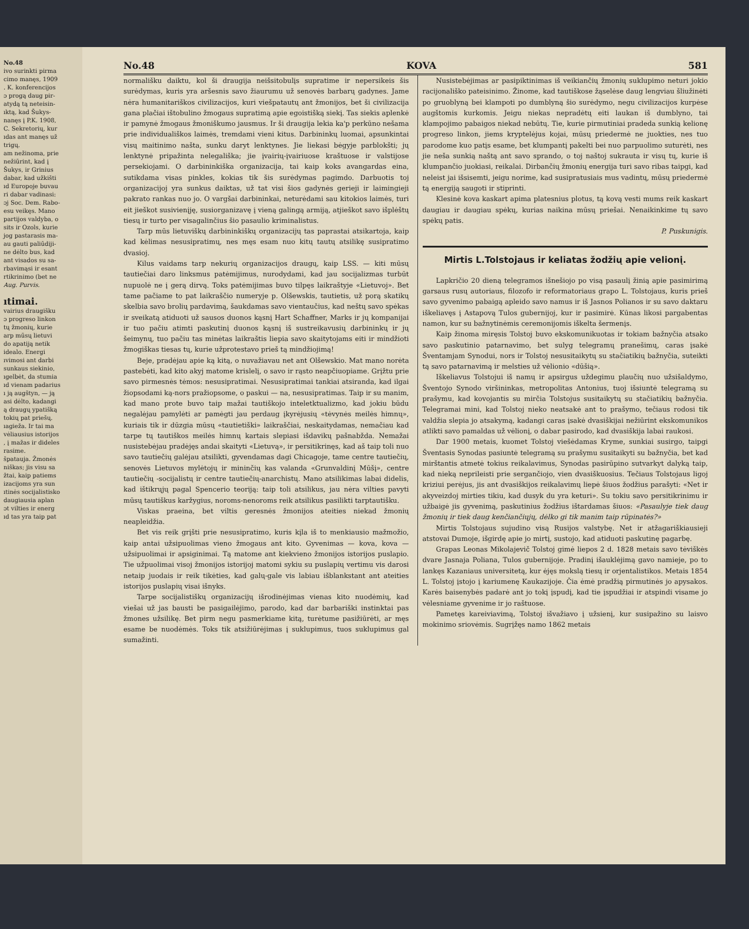No.48
ivo surinkti pirma
cimo manęs, 1909
. K. konferencijos
ɔ progą daug pir-
atydą tą neteisin-
ıktą, kad Šukys-
nanęs į P.K. 1908,
C. Sekretorių, kur
ıdas ant manęs už
trigų.
am nežinoma, prie
nežiūrint, kad į
Šukys, ir Grinius
dabar, kad užkišti
ıd Europoje buvau
ri dabar vadinasi:
ɔj Soc. Dem. Rabo-
esu veikęs. Mano
partijos valdyba, o
sits ir Ozols, kurie
jog pastarasis ma-
au gauti paliūdiji-
ne dėlto bus, kad
ant visados su sa-
rbavimąsi ir esant
rtikrinimo (bet ne
Aug. Purvis.
ıtimai.
vairius draugišku
ɔ progreso linkon
tų žmonių, kurie
arp mūsų lietuvi
do apatiją netik
idealo. Energi
ıvimosi ant darbi
sunkaus siekinio,
ıgelbėt, da stumia
ıd vienam padarius
ı ją augštyn, — ją
asi dėlto, kadangi
ą draugų ypatišką
tokių pat priešų.
ıagieža. Ir tai ma
vėliausius istorijos
, į mažas ir dideles
rasime.
špatauja. Žmonės
niškas; jis visu sa
žtai, kaip patiems
izacijoms yra sun
ıtinės socijalistisko
daugiausia aplan
ɔt vilties ir energ
ıd tas yra taip pat
No.48 KOVA 581
normališku daiktu, kol ši draugija neišsitobulįs supratime ir nepersikeis šis surėdymas, kuris yra aršesnis savo žiaurumu už senovės barbarų gadynes. Jame nėra humanitariškos civilizacijos, kuri viešpatautų ant žmonijos, bet ši civilizacija gana plačiai ištobulino žmogaus supratimą apie egoistišką siekį. Tas siekis aplenkė ir pamynė žmogaus žmoniškumo jausmus. Ir ši draugija lekia ka'p perkūno nešama prie individuališkos laimės, tremdami vieni kitus. Darbininkų luomai, apsunkintai visų maitinimo našta, sunku daryt lenktynes. Jie liekasi bėgyje parblokšti; jų lenktynė pripažinta nelegališka; jie įvairių-įvairiuose kraštuose ir valstijose persekiojami. O darbininkiška organizacija, tai kaip koks avangardas eina, sutikdama visas pinkles, kokias tik šis surėdymas pagimdo. Darbuotis toj organizacijoj yra sunkus daiktas, už tat visi šios gadynės gerieji ir laimingieji pakrato rankas nuo jo. O vargšai darbininkai, neturėdami sau kitokios laimės, turi eit jieškot susivienįję, susiorganizavę į vieną galingą armiją, atjieškot savo išplėštų tiesų ir turto per visagalinčius šio pasaulio kriminalistus.
Tarp mūs lietuviškų darbininkiškų organizacijų tas paprastai atsikartoja, kaip kad kėlimas nesusipratimų, nes męs esam nuo kitų tautų atsilikę susipratimo dvasioj.
Kilus vaidams tarp nekurių organizacijos draugų, kaip LSS. — kiti mūsų tautiečiai daro linksmus patėmijimus, nurodydami, kad jau socijalizmas turbūt nupuolė ne į gerą dirvą. Toks patėmijimas buvo tilpęs laikraštyje «Lietuvoj». Bet tame pačiame to pat laikraščio numeryje p. Olšewskis, tautietis, už porą skatikų skelbia savo brolių pardavimą, šaukdamas savo vientaučius, kad neštų savo spėkas ir sveikatą atiduoti už sausos duonos kąsnį Hart Schaffner, Marks ir jų kompanijai ir tuo pačiu atimti paskutinį duonos kąsnį iš sustreikavusių darbininkų ir jų šeimynų, tuo pačiu tas minėtas laikraštis liepia savo skaitytojams eiti ir mindžioti žmogiškas tiesas tų, kurie užprotestavo prieš tą mindžiojimą!
Beje, pradėjau apie ką kitą, o nuvažiavau net ant Olšewskio. Mat mano norėta pastebėti, kad kito akyj matome krislelį, o savo ir rąsto neapčiuopiame. Grįžtu prie savo pirmesnės tėmos: nesusipratimai. Nesusipratimai tankiai atsiranda, kad ilgai žiopsodami ką-nors pražiopsome, o paskui — na, nesusipratimas. Taip ir su manim, kad mano prote buvo taip mažai tautiškojo inteletktualizmo, kad jokiu būdu negalėjau pamylėti ar pamėgti jau perdaug įkyrėjusių «tėvynės meilės himnų», kuriais tik ir dūzgia mūsų «tautietiški» laikraščiai, neskaitydamas, nemačiau kad tarpe tų tautiškos meilės himnų kartais slepiasi išdavikų pašnabžda. Nemažai nusistebėjau pradėjęs andai skaityti «Lietuvą», ir persitikrinęs, kad aš taip toli nuo savo tautiečių galėjau atsilikti, gyvendamas dagi Chicagoje, tame centre tautiečių, senovės Lietuvos mylėtojų ir mininčių kas valanda «Grunvaldinį Mūšį», centre tautiečių -socijalistų ir centre tautiečių-anarchistų. Mano atsilikimas labai didelis, kad ištikrųjų pagal Spencerio teoriją: taip toli atsilikus, jau nėra vilties pavyti mūsų tautiškus karžygius, noroms-nenoroms reik atsilikus pasilikti tarptautišku.
Viskas praeina, bet viltis geresnės žmonijos ateities niekad žmonių neapleidžia.
Bet vis reik grįšti prie nesusipratimo, kuris kįla iš to menkiausio mažmožio, kaip antai užsipuolimas vieno žmogaus ant kito. Gyvenimas — kova, kova — užsipuolimai ir apsiginimai. Tą matome ant kiekvieno žmonijos istorijos puslapio. Tie užpuolimai visoj žmonijos istorijoj matomi sykiu su puslapių vertimu vis darosi netaip juodais ir reik tikėties, kad galų-gale vis labiau išblankstant ant ateities istorijos puslapių visai išnyks.
Tarpe socijalistiškų organizacijų išrodinėjimas vienas kito nuodėmių, kad viešai už jas bausti be pasigailėjimo, parodo, kad dar barbariški instinktai pas žmones užsilikę. Bet pirm negu pasmerkiame kitą, turėtume pasižiūrėti, ar męs esame be nuodėmės. Toks tik atsižiūrėjimas į suklupimus, tuos suklupimus gal sumažinti.
Nusistebėjimas ar pasipiktinimas iš veikiančių žmonių suklupimo neturi jokio racijonališko pateisinimo. Žinome, kad tautiškose žąselėse daug lengviau šliužinėti po gruoblyną bei klampoti po dumblyną šio surėdymo, negu civilizacijos kurpėse augštomis kurkomis. Jeigu niekas nepradėtų eiti laukan iš dumblyno, tai klampojimo pabaigos niekad nebūtų. Tie, kurie pirmutiniai pradeda sunkią kelionę progreso linkon, jiems kryptelėjus kojai, mūsų priedermė ne juokties, nes tuo parodome kuo patįs esame, bet klumpantį pakelti bei nuo parpuolimo suturėti, nes jie neša sunkią naštą ant savo sprando, o toj naštoj sukrauta ir visų tų, kurie iš klumpančio juokiasi, reikalai. Dirbančių žmonių energija turi savo ribas taipgi, kad neleist jai išsisemti, jeigu norime, kad susipratusiais mus vadintų, mūsų priedermė tą energiją saugoti ir stiprinti.
Klesinė kova kaskart apima platesnius plotus, tą kovą vesti mums reik kaskart daugiau ir daugiau spėkų, kurias naikina mūsų priešai. Nenaikinkime tų savo spėkų patis.
P. Puskunigis.
Mirtis L.Tolstojaus ir keliatas žodžių apie velionį.
Lapkričio 20 dieną telegramos išnešiojo po visą pasaulį žinią apie pasimirimą garsaus rusų autoriaus, filozofo ir reformatoriaus grapo L. Tolstojaus, kuris prieš savo gyvenimo pabaigą apleido savo namus ir iš Jasnos Polianos ir su savo daktaru iškeliavęs į Astapovą Tulos gubernijoj, kur ir pasimirė. Kūnas likosi pargabentas namon, kur su bažnytinėmis ceremonijomis iškelta šermenįs.
Kaip žinoma miręsis Tolstoj buvo ekskomunikuotas ir tokiam bažnyčia atsako savo paskutinio patarnavimo, bet sulyg telegramų pranešimų, caras įsakė Šventamjam Synodui, nors ir Tolstoj nesusitaikytų su stačiatikių bažnyčia, suteikti tą savo patarnavimą ir melsties už vėlionio «dūšią».
Iškeliavus Tolstojui iš namų ir apsirgus uždegimu plaučių nuo užsišaldymo, Šventojo Synodo viršininkas, metropolitas Antonius, tuoj išsiuntė telegramą su prašymu, kad kovojantis su mirčia Tolstojus susitaikytų su stačiatikių bažnyčia. Telegramai mini, kad Tolstoj nieko neatsakė ant to prašymo, tečiaus rodosi tik valdžia slepia jo atsakymą, kadangi caras įsakė dvasiškijai nežiūrint ekskomunikos atlikti savo pamaldas už vėlionį, o dabar pasirodo, kad dvasiškija labai raukosi.
Dar 1900 metais, kuomet Tolstoj viešėdamas Kryme, sunkiai susirgo, taipgi Šventasis Synodas pasiuntė telegramą su prašymu susitaikyti su bažnyčia, bet kad mirštantis atmetė tokius reikalavimus, Synodas pasirūpino sutvarkyt dalyką taip, kad nieką neprileisti prie sergančiojo, vien dvasiškuosius. Tečiaus Tolstojaus ligoj kriziui perėjus, jis ant dvasiškijos reikalavimų liepė šiuos žodžius parašyti: «Net ir akyveizdoj mirties tikiu, kad dusyk du yra keturi». Su tokiu savo persitikrinimu ir užbaigė jis gyvenimą, paskutinius žodžius ištardamas šiuos: «Pasaulyje tiek daug žmonių ir tiek daug kenčiančiųjų, dėlko gi tik manim taip rūpinatės?»
Mirtis Tolstojaus sujudino visą Rusijos valstybę. Net ir atžagariškiausieji atstovai Dumoje, išgirdę apie jo mirtį, sustojo, kad atiduoti paskutinę pagarbę.
Grapas Leonas Mikolajevič Tolstoj gimė liepos 2 d. 1828 metais savo tėviškės dvare Jasnaja Poliana, Tulos gubernijoje. Pradinį išauklėjimą gavo namieje, po to lankęs Kazaniaus universitetą, kur ėjęs mokslą tiesų ir orjentalistikos. Metais 1854 L. Tolstoj įstojo į kariumenę Kaukazijoje. Čia ėmė pradžią pirmutinės jo apysakos. Karės baisenybės padarė ant jo tokį įspudį, kad tie įspudžiai ir atspindi visame jo vėlesniame gyvenime ir jo raštuose.
Pametęs kareiviavimą, Tolstoj išvažiavo į užsienį, kur susipažino su laisvo mokinimo sriovėmis. Sugrįžęs namo 1862 metais